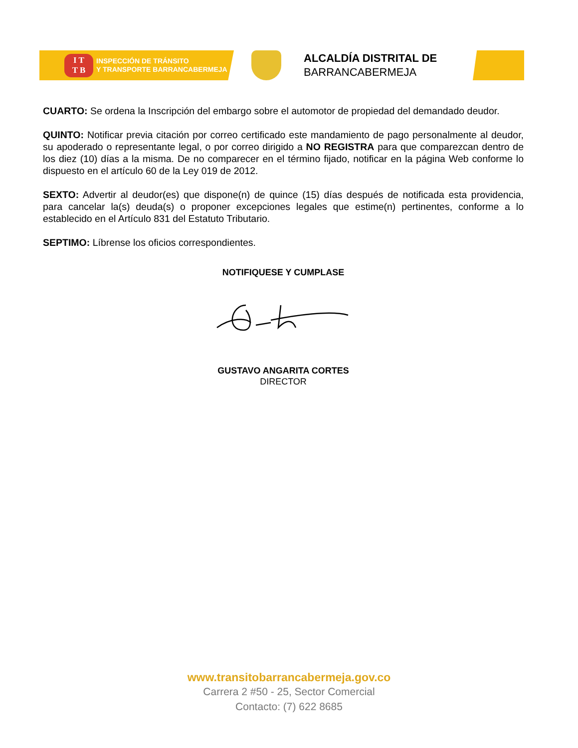I T
T B
INSPECCIÓN DE TRÁNSITO
Y TRANSPORTE BARRANCABERMEJA
ALCALDÍA DISTRITAL DE
BARRANCABERMEJA
CUARTO: Se ordena la Inscripción del embargo sobre el automotor de propiedad del demandado deudor.
QUINTO: Notificar previa citación por correo certificado este mandamiento de pago personalmente al deudor, su apoderado o representante legal, o por correo dirigido a NO REGISTRA para que comparezcan dentro de los diez (10) días a la misma. De no comparecer en el término fijado, notificar en la página Web conforme lo dispuesto en el artículo 60 de la Ley 019 de 2012.
SEXTO: Advertir al deudor(es) que dispone(n) de quince (15) días después de notificada esta providencia, para cancelar la(s) deuda(s) o proponer excepciones legales que estime(n) pertinentes, conforme a lo establecido en el Artículo 831 del Estatuto Tributario.
SEPTIMO: Líbrense los oficios correspondientes.
NOTIFIQUESE Y CUMPLASE
GUSTAVO ANGARITA CORTES
DIRECTOR
www.transitobarrancabermeja.gov.co
Carrera 2 #50 - 25, Sector Comercial
Contacto: (7) 622 8685